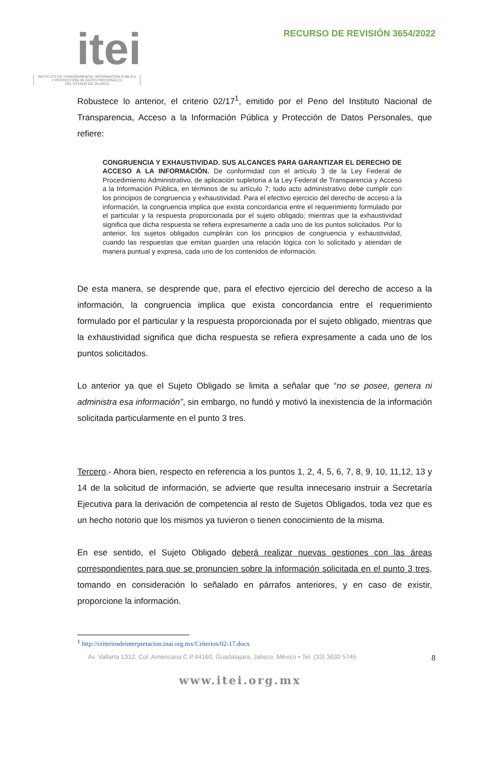itei
INSTITUTO DE TRANSPARENCIA, INFORMACIÓN PÚBLICA
Y PROTECCIÓN DE DATOS PERSONALES
DEL ESTADO DE JALISCO
RECURSO DE REVISIÓN 3654/2022
Robustece lo anterior, el criterio 02/17<sup>1</sup>, emitido por el Peno del Instituto Nacional de Transparencia, Acceso a la Información Pública y Protección de Datos Personales, que refiere:
CONGRUENCIA Y EXHAUSTIVIDAD. SUS ALCANCES PARA GARANTIZAR EL DERECHO DE ACCESO A LA INFORMACIÓN. De conformidad con el artículo 3 de la Ley Federal de Procedimiento Administrativo, de aplicación supletoria a la Ley Federal de Transparencia y Acceso a la Información Pública, en términos de su artículo 7; todo acto administrativo debe cumplir con los principios de congruencia y exhaustividad. Para el efectivo ejercicio del derecho de acceso a la información, la congruencia implica que exista concordancia entre el requerimiento formulado por el particular y la respuesta proporcionada por el sujeto obligado; mientras que la exhaustividad significa que dicha respuesta se refiera expresamente a cada uno de los puntos solicitados. Por lo anterior, los sujetos obligados cumplirán con los principios de congruencia y exhaustividad, cuando las respuestas que emitan guarden una relación lógica con lo solicitado y atiendan de manera puntual y expresa, cada uno de los contenidos de información.
De esta manera, se desprende que, para el efectivo ejercicio del derecho de acceso a la información, la congruencia implica que exista concordancia entre el requerimiento formulado por el particular y la respuesta proporcionada por el sujeto obligado, mientras que la exhaustividad significa que dicha respuesta se refiera expresamente a cada uno de los puntos solicitados.
Lo anterior ya que el Sujeto Obligado se limita a señalar que “no se posee, genera ni administra esa información”, sin embargo, no fundó y motivó la inexistencia de la información solicitada particularmente en el punto 3 tres.
Tercero.- Ahora bien, respecto en referencia a los puntos 1, 2, 4, 5, 6, 7, 8, 9, 10, 11,12, 13 y 14 de la solicitud de información, se advierte que resulta innecesario instruir a Secretaría Ejecutiva para la derivación de competencia al resto de Sujetos Obligados, toda vez que es un hecho notorio que los mismos ya tuvieron o tienen conocimiento de la misma.
En ese sentido, el Sujeto Obligado deberá realizar nuevas gestiones con las áreas correspondientes para que se pronuncien sobre la información solicitada en el punto 3 tres, tomando en consideración lo señalado en párrafos anteriores, y en caso de existir, proporcione la información.
<sup>1</sup> http://criteriosdeinterpretacion.inai.org.mx/Criterios/02-17.docx
Av. Vallarta 1312, Col. Americana C.P.44160, Guadalajara, Jalisco, México • Tel. (33) 3630 5745 8
www.itei.org.mx